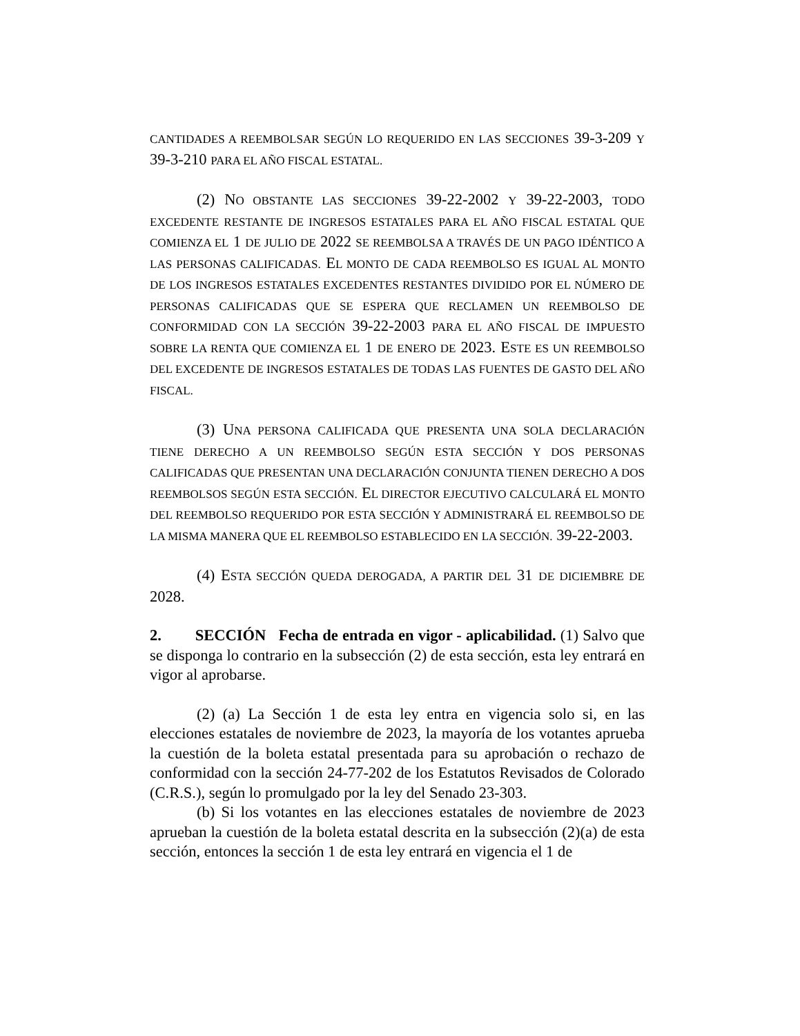CANTIDADES A REEMBOLSAR SEGÚN LO REQUERIDO EN LAS SECCIONES 39-3-209 Y 39-3-210 PARA EL AÑO FISCAL ESTATAL.
(2) NO OBSTANTE LAS SECCIONES 39-22-2002 Y 39-22-2003, TODO EXCEDENTE RESTANTE DE INGRESOS ESTATALES PARA EL AÑO FISCAL ESTATAL QUE COMIENZA EL 1 DE JULIO DE 2022 SE REEMBOLSA A TRAVÉS DE UN PAGO IDÉNTICO A LAS PERSONAS CALIFICADAS. EL MONTO DE CADA REEMBOLSO ES IGUAL AL MONTO DE LOS INGRESOS ESTATALES EXCEDENTES RESTANTES DIVIDIDO POR EL NÚMERO DE PERSONAS CALIFICADAS QUE SE ESPERA QUE RECLAMEN UN REEMBOLSO DE CONFORMIDAD CON LA SECCIÓN 39-22-2003 PARA EL AÑO FISCAL DE IMPUESTO SOBRE LA RENTA QUE COMIENZA EL 1 DE ENERO DE 2023. ESTE ES UN REEMBOLSO DEL EXCEDENTE DE INGRESOS ESTATALES DE TODAS LAS FUENTES DE GASTO DEL AÑO FISCAL.
(3) UNA PERSONA CALIFICADA QUE PRESENTA UNA SOLA DECLARACIÓN TIENE DERECHO A UN REEMBOLSO SEGÚN ESTA SECCIÓN Y DOS PERSONAS CALIFICADAS QUE PRESENTAN UNA DECLARACIÓN CONJUNTA TIENEN DERECHO A DOS REEMBOLSOS SEGÚN ESTA SECCIÓN. EL DIRECTOR EJECUTIVO CALCULARÁ EL MONTO DEL REEMBOLSO REQUERIDO POR ESTA SECCIÓN Y ADMINISTRARÁ EL REEMBOLSO DE LA MISMA MANERA QUE EL REEMBOLSO ESTABLECIDO EN LA SECCIÓN. 39-22-2003.
(4) ESTA SECCIÓN QUEDA DEROGADA, A PARTIR DEL 31 DE DICIEMBRE DE 2028.
2. SECCIÓN Fecha de entrada en vigor - aplicabilidad. (1) Salvo que se disponga lo contrario en la subsección (2) de esta sección, esta ley entrará en vigor al aprobarse.
(2) (a) La Sección 1 de esta ley entra en vigencia solo si, en las elecciones estatales de noviembre de 2023, la mayoría de los votantes aprueba la cuestión de la boleta estatal presentada para su aprobación o rechazo de conformidad con la sección 24-77-202 de los Estatutos Revisados de Colorado (C.R.S.), según lo promulgado por la ley del Senado 23-303.
(b) Si los votantes en las elecciones estatales de noviembre de 2023 aprueban la cuestión de la boleta estatal descrita en la subsección (2)(a) de esta sección, entonces la sección 1 de esta ley entrará en vigencia el 1 de